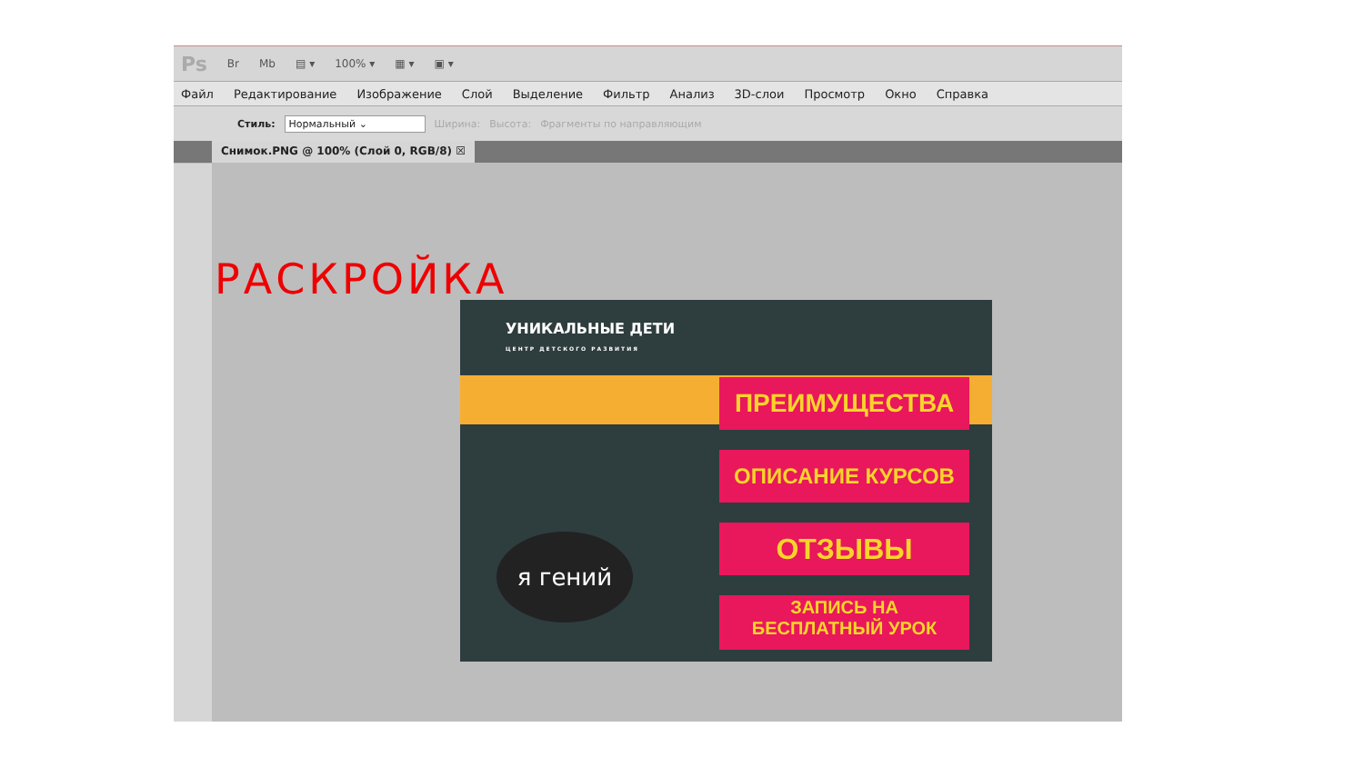Ps Br Mb ▤ ▾ 100% ▾ ▦ ▾ ▣ ▾
Файл Редактирование Изображение Слой Выделение Фильтр Анализ 3D-слои Просмотр Окно Справка
Стиль: Нормальный ⌄ Ширина: Высота: Фрагменты по направляющим
Снимок.PNG @ 100% (Слой 0, RGB/8) ☒
РАСКРОЙКА
УНИКАЛЬНЫЕ ДЕТИ
ЦЕНТР ДЕТСКОГО РАЗВИТИЯ
ПРЕИМУЩЕСТВА
ОПИСАНИЕ КУРСОВ
ОТЗЫВЫ
ЗАПИСЬ НА
БЕСПЛАТНЫЙ УРОК
я гений